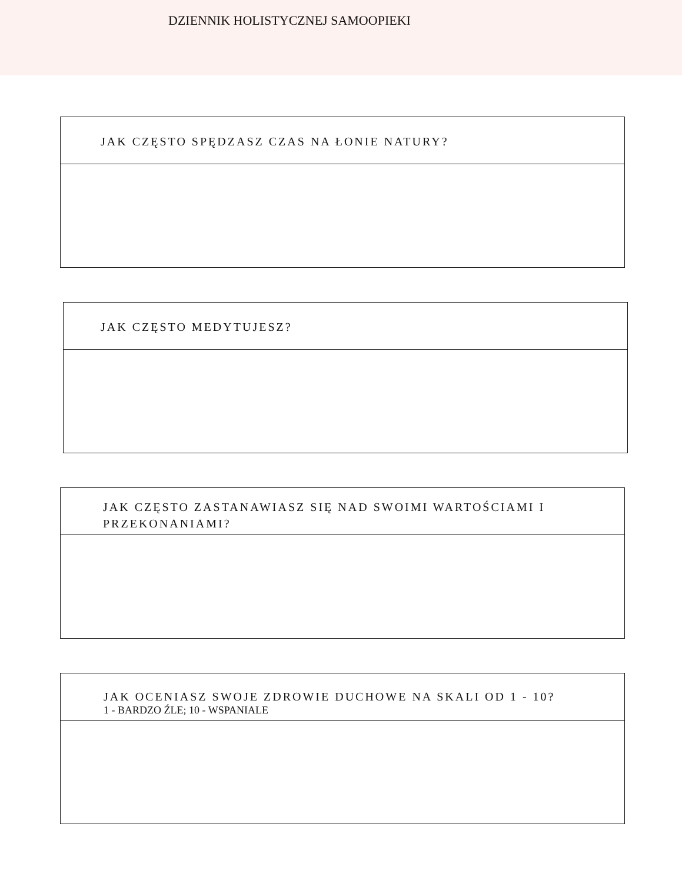DZIENNIK HOLISTYCZNEJ SAMOOPIEKI
JAK CZĘSTO SPĘDZASZ CZAS NA ŁONIE NATURY?
JAK CZĘSTO MEDYTUJESZ?
JAK CZĘSTO ZASTANAWIASZ SIĘ NAD SWOIMI WARTOŚCIAMI I PRZEKONANIAMI?
JAK OCENIASZ SWOJE ZDROWIE DUCHOWE NA SKALI OD 1 - 10?
1 - BARDZO ŹLE; 10 - WSPANIALE